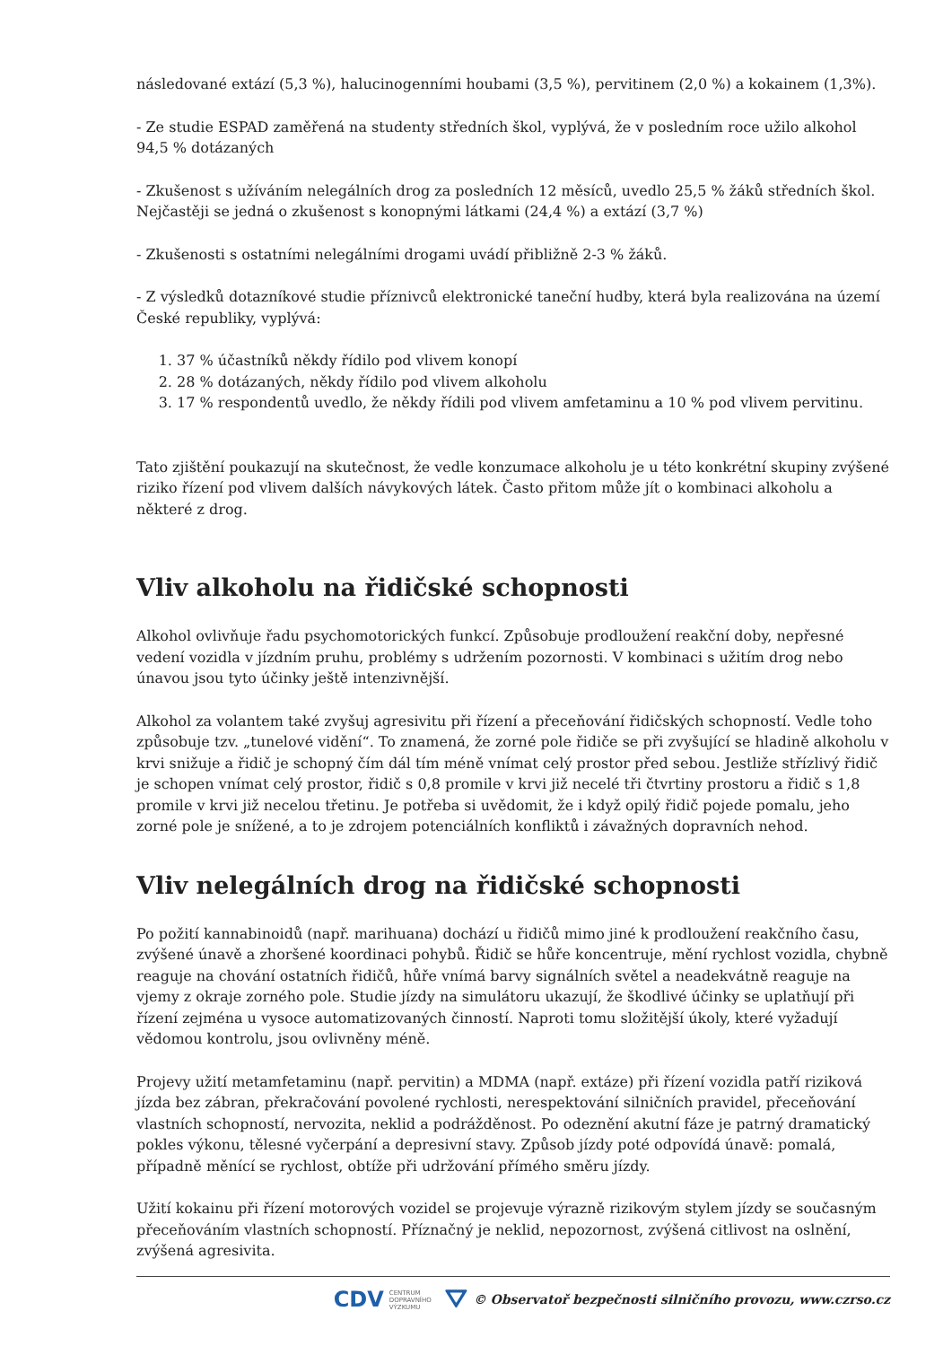následované extází (5,3 %), halucinogenními houbami (3,5 %), pervitinem (2,0 %) a kokainem (1,3%).
- Ze studie ESPAD zaměřená na studenty středních škol, vyplývá, že v posledním roce užilo alkohol 94,5 % dotázaných
- Zkušenost s užíváním nelegálních drog za posledních 12 měsíců, uvedlo 25,5 % žáků středních škol. Nejčastěji se jedná o zkušenost s konopnými látkami (24,4 %) a extází (3,7 %)
- Zkušenosti s ostatními nelegálními drogami uvádí přibližně 2-3 % žáků.
- Z výsledků dotazníkové studie příznivců elektronické taneční hudby, která byla realizována na území České republiky, vyplývá:
1. 37 % účastníků někdy řídilo pod vlivem konopí
2. 28 % dotázaných, někdy řídilo pod vlivem alkoholu
3. 17 % respondentů uvedlo, že někdy řídili pod vlivem amfetaminu a 10 % pod vlivem pervitinu.
Tato zjištění poukazují na skutečnost, že vedle konzumace alkoholu je u této konkrétní skupiny zvýšené riziko řízení pod vlivem dalších návykových látek. Často přitom může jít o kombinaci alkoholu a některé z drog.
Vliv alkoholu na řidičské schopnosti
Alkohol ovlivňuje řadu psychomotorických funkcí. Způsobuje prodloužení reakční doby, nepřesné vedení vozidla v jízdním pruhu, problémy s udržením pozornosti. V kombinaci s užitím drog nebo únavou jsou tyto účinky ještě intenzivnější.
Alkohol za volantem také zvyšuj agresivitu při řízení a přeceňování řidičských schopností. Vedle toho způsobuje tzv. „tunelové vidění“. To znamená, že zorné pole řidiče se při zvyšující se hladině alkoholu v krvi snižuje a řidič je schopný čím dál tím méně vnímat celý prostor před sebou. Jestliže střízlivý řidič je schopen vnímat celý prostor, řidič s 0,8 promile v krvi již necelé tři čtvrtiny prostoru a řidič s 1,8 promile v krvi již necelou třetinu. Je potřeba si uvědomit, že i když opilý řidič pojede pomalu, jeho zorné pole je snížené, a to je zdrojem potenciálních konfliktů i závažných dopravních nehod.
Vliv nelegálních drog na řidičské schopnosti
Po požití kannabinoidů (např. marihuana) dochází u řidičů mimo jiné k prodloužení reakčního času, zvýšené únavě a zhoršené koordinaci pohybů. Řidič se hůře koncentruje, mění rychlost vozidla, chybně reaguje na chování ostatních řidičů, hůře vnímá barvy signálních světel a neadekvátně reaguje na vjemy z okraje zorného pole. Studie jízdy na simulátoru ukazují, že škodlivé účinky se uplatňují při řízení zejména u vysoce automatizovaných činností. Naproti tomu složitější úkoly, které vyžadují vědomou kontrolu, jsou ovlivněny méně.
Projevy užití metamfetaminu (např. pervitin) a MDMA (např. extáze) při řízení vozidla patří riziková jízda bez zábran, překračování povolené rychlosti, nerespektování silničních pravidel, přeceňování vlastních schopností, nervozita, neklid a podrážděnost. Po odeznění akutní fáze je patrný dramatický pokles výkonu, tělesné vyčerpání a depresivní stavy. Způsob jízdy poté odpovídá únavě: pomalá, případně měnící se rychlost, obtíže při udržování přímého směru jízdy.
Užití kokainu při řízení motorových vozidel se projevuje výrazně rizikovým stylem jízdy se současným přeceňováním vlastních schopností. Příznačný je neklid, nepozornost, zvýšená citlivost na oslnění, zvýšená agresivita.
CDV CENTRUM
DOPRAVNÍHO
VÝZKUMU ⛛ © Observatoř bezpečnosti silničního provozu, www.czrso.cz